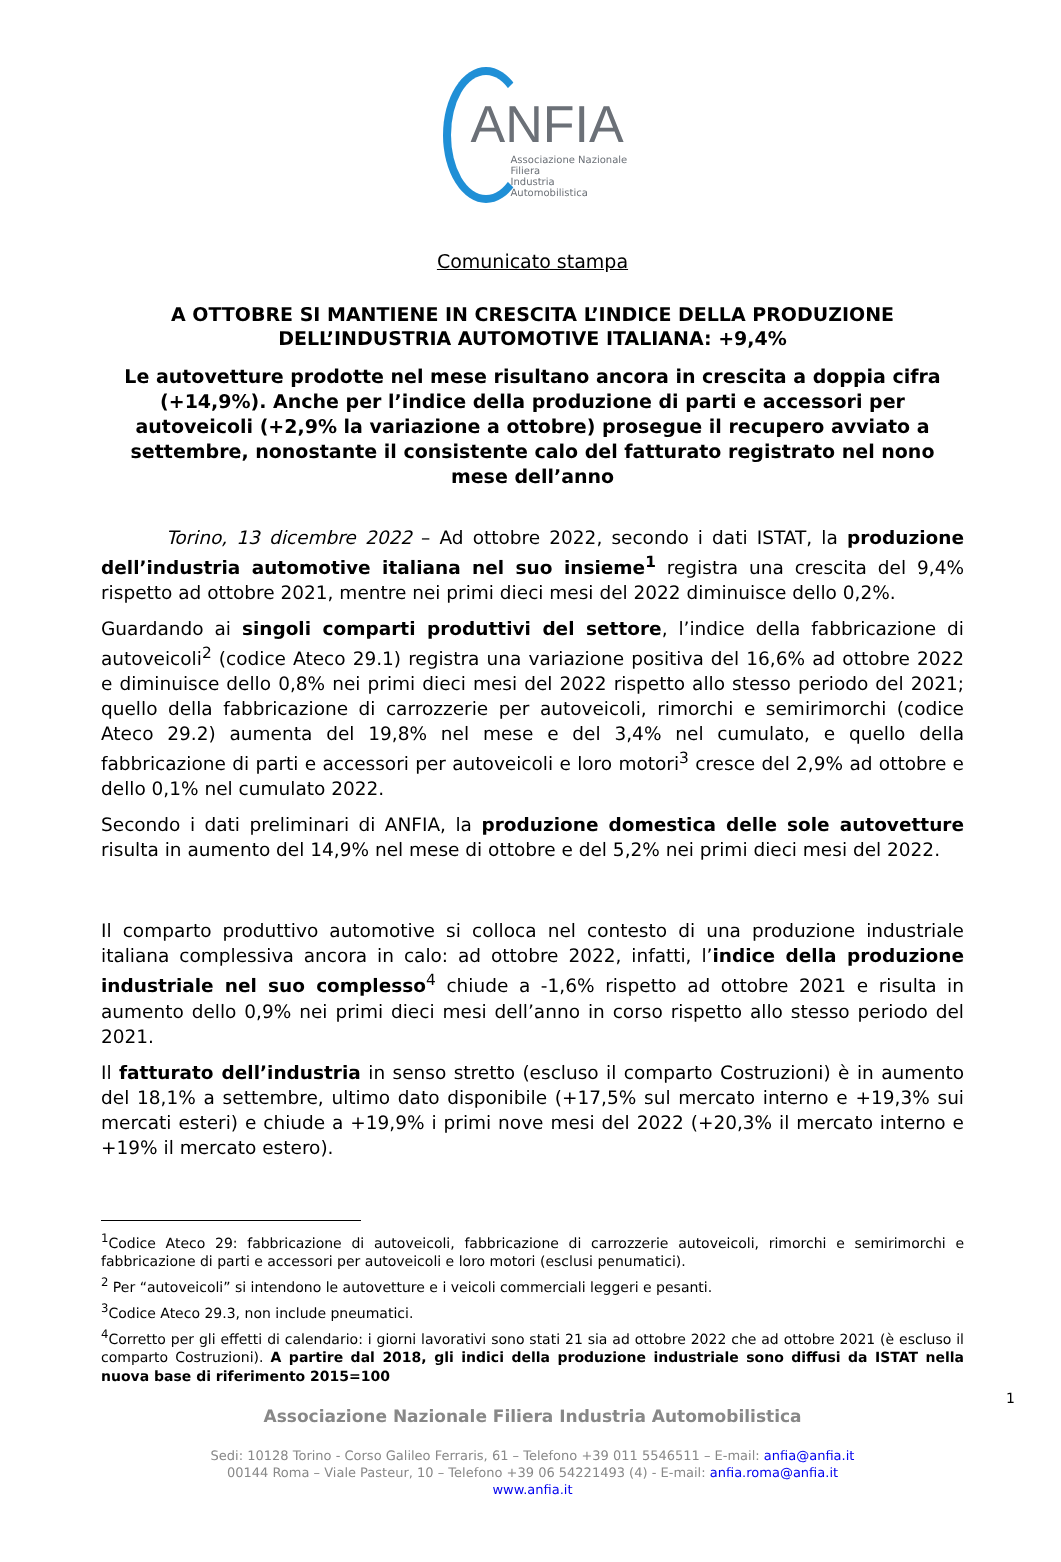ANFIA
Associazione Nazionale
Filiera
Industria Automobilistica
Comunicato stampa
A OTTOBRE SI MANTIENE IN CRESCITA L’INDICE DELLA PRODUZIONE
DELL’INDUSTRIA AUTOMOTIVE ITALIANA: +9,4%
Le autovetture prodotte nel mese risultano ancora in crescita a doppia cifra (+14,9%). Anche per l’indice della produzione di parti e accessori per autoveicoli (+2,9% la variazione a ottobre) prosegue il recupero avviato a settembre, nonostante il consistente calo del fatturato registrato nel nono mese dell’anno
Torino, 13 dicembre 2022 – Ad ottobre 2022, secondo i dati ISTAT, la produzione dell’industria automotive italiana nel suo insieme<sup>1</sup> registra una crescita del 9,4% rispetto ad ottobre 2021, mentre nei primi dieci mesi del 2022 diminuisce dello 0,2%.
Guardando ai singoli comparti produttivi del settore, l’indice della fabbricazione di autoveicoli<sup>2</sup> (codice Ateco 29.1) registra una variazione positiva del 16,6% ad ottobre 2022 e diminuisce dello 0,8% nei primi dieci mesi del 2022 rispetto allo stesso periodo del 2021; quello della fabbricazione di carrozzerie per autoveicoli, rimorchi e semirimorchi (codice Ateco 29.2) aumenta del 19,8% nel mese e del 3,4% nel cumulato, e quello della fabbricazione di parti e accessori per autoveicoli e loro motori<sup>3</sup> cresce del 2,9% ad ottobre e dello 0,1% nel cumulato 2022.
Secondo i dati preliminari di ANFIA, la produzione domestica delle sole autovetture risulta in aumento del 14,9% nel mese di ottobre e del 5,2% nei primi dieci mesi del 2022.
Il comparto produttivo automotive si colloca nel contesto di una produzione industriale italiana complessiva ancora in calo: ad ottobre 2022, infatti, l’indice della produzione industriale nel suo complesso<sup>4</sup> chiude a -1,6% rispetto ad ottobre 2021 e risulta in aumento dello 0,9% nei primi dieci mesi dell’anno in corso rispetto allo stesso periodo del 2021.
Il fatturato dell’industria in senso stretto (escluso il comparto Costruzioni) è in aumento del 18,1% a settembre, ultimo dato disponibile (+17,5% sul mercato interno e +19,3% sui mercati esteri) e chiude a +19,9% i primi nove mesi del 2022 (+20,3% il mercato interno e +19% il mercato estero).
<sup>1</sup> Codice Ateco 29: fabbricazione di autoveicoli, fabbricazione di carrozzerie autoveicoli, rimorchi e semirimorchi e fabbricazione di parti e accessori per autoveicoli e loro motori (esclusi penumatici).
<sup>2</sup> Per “autoveicoli” si intendono le autovetture e i veicoli commerciali leggeri e pesanti.
<sup>3</sup> Codice Ateco 29.3, non include pneumatici.
<sup>4</sup> Corretto per gli effetti di calendario: i giorni lavorativi sono stati 21 sia ad ottobre 2022 che ad ottobre 2021 (è escluso il comparto Costruzioni). A partire dal 2018, gli indici della produzione industriale sono diffusi da ISTAT nella nuova base di riferimento 2015=100
Associazione Nazionale Filiera Industria Automobilistica
Sedi: 10128 Torino - Corso Galileo Ferraris, 61 – Telefono +39 011 5546511 – E-mail: anfia@anfia.it
00144 Roma – Viale Pasteur, 10 – Telefono +39 06 54221493 (4) - E-mail: anfia.roma@anfia.it
www.anfia.it
1